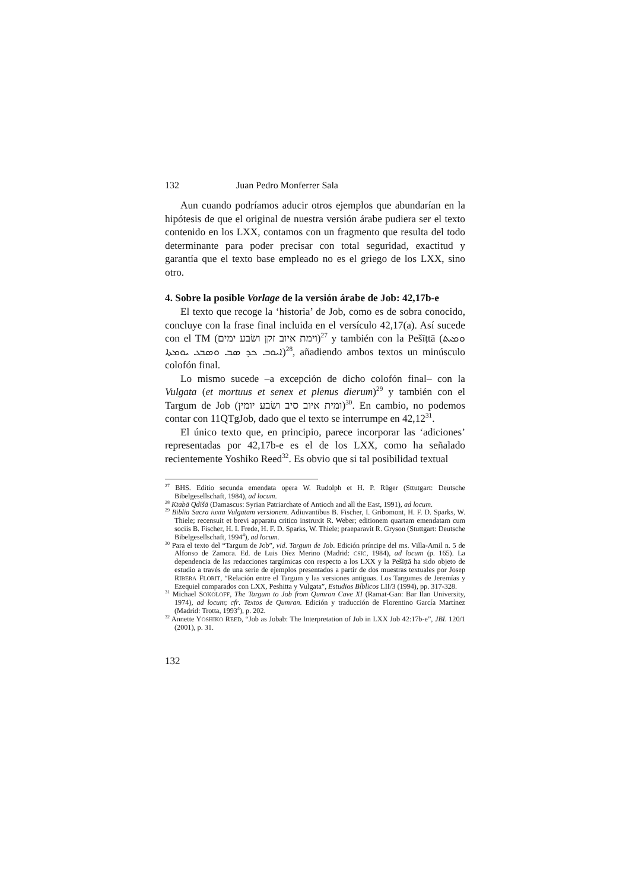132 Juan Pedro Monferrer Sala
Aun cuando podríamos aducir otros ejemplos que abundarían en la hipótesis de que el original de nuestra versión árabe pudiera ser el texto contenido en los LXX, contamos con un fragmento que resulta del todo determinante para poder precisar con total seguridad, exactitud y garantía que el texto base empleado no es el griego de los LXX, sino otro.
4. Sobre la posible Vorlage de la versión árabe de Job: 42,17b-e
El texto que recoge la ‘historia’ de Job, como es de sobra conocido, concluye con la frase final incluida en el versículo 42,17(a). Así sucede con el TM (וימת איוב זקן ושׂבע ימים)<sup>27</sup> y también con la Pešīṭtā (ܘܡܝܬ ܐܝܘܒ ܟܕ ܣܒ ܘܣܒܥ ܝܘܡܬܐ)<sup>28</sup>, añadiendo ambos textos un minúsculo colofón final.
Lo mismo sucede –a excepción de dicho colofón final– con la Vulgata (et mortuus et senex et plenus dierum)<sup>29</sup> y también con el Targum de Job (ומית איוב סיב ושׂבע יומין)<sup>30</sup>. En cambio, no podemos contar con 11QTgJob, dado que el texto se interrumpe en 42,12<sup>31</sup>.
El único texto que, en principio, parece incorporar las ‘adiciones’ representadas por 42,17b-e es el de los LXX, como ha señalado recientemente Yoshiko Reed<sup>32</sup>. Es obvio que si tal posibilidad textual
<sup>27</sup> BHS. Editio secunda emendata opera W. Rudolph et H. P. Rüger (Sttutgart: Deutsche Bibelgesellschaft, 1984), ad locum.
<sup>28</sup> Ktabā Qdīšā (Damascus: Syrian Patriarchate of Antioch and all the East, 1991), ad locum.
<sup>29</sup> Biblia Sacra iuxta Vulgatam versionem. Adiuvantibus B. Fischer, I. Gribomont, H. F. D. Sparks, W. Thiele; recensuit et brevi apparatu critico instruxit R. Weber; editionem quartam emendatam cum sociis B. Fischer, H. I. Frede, H. F. D. Sparks, W. Thiele; praeparavit R. Gryson (Stuttgart: Deutsche Bibelgesellschaft, 1994<sup>4</sup>), ad locum.
<sup>30</sup> Para el texto del “Targum de Job”, vid. Targum de Job. Edición príncipe del ms. Villa-Amil n. 5 de Alfonso de Zamora. Ed. de Luis Díez Merino (Madrid: CSIC, 1984), ad locum (p. 165). La dependencia de las redacciones targúmicas con respecto a los LXX y la Pešīṭtā ha sido objeto de estudio a través de una serie de ejemplos presentados a partir de dos muestras textuales por Josep RIBERA FLORIT, “Relación entre el Targum y las versiones antiguas. Los Targumes de Jeremías y Ezequiel comparados con LXX, Peshitta y Vulgata”, Estudios Bíblicos LII/3 (1994), pp. 317-328.
<sup>31</sup> Michael SOKOLOFF, The Targum to Job from Qumran Cave XI (Ramat-Gan: Bar Ilan University, 1974), ad locum; cfr. Textos de Qumran. Edición y traducción de Florentino García Martínez (Madrid: Trotta, 1993<sup>4</sup>), p. 202.
<sup>32</sup> Annette YOSHIKO REED, “Job as Jobab: The Interpretation of Job in LXX Job 42:17b-e”, JBL 120/1 (2001), p. 31.
132